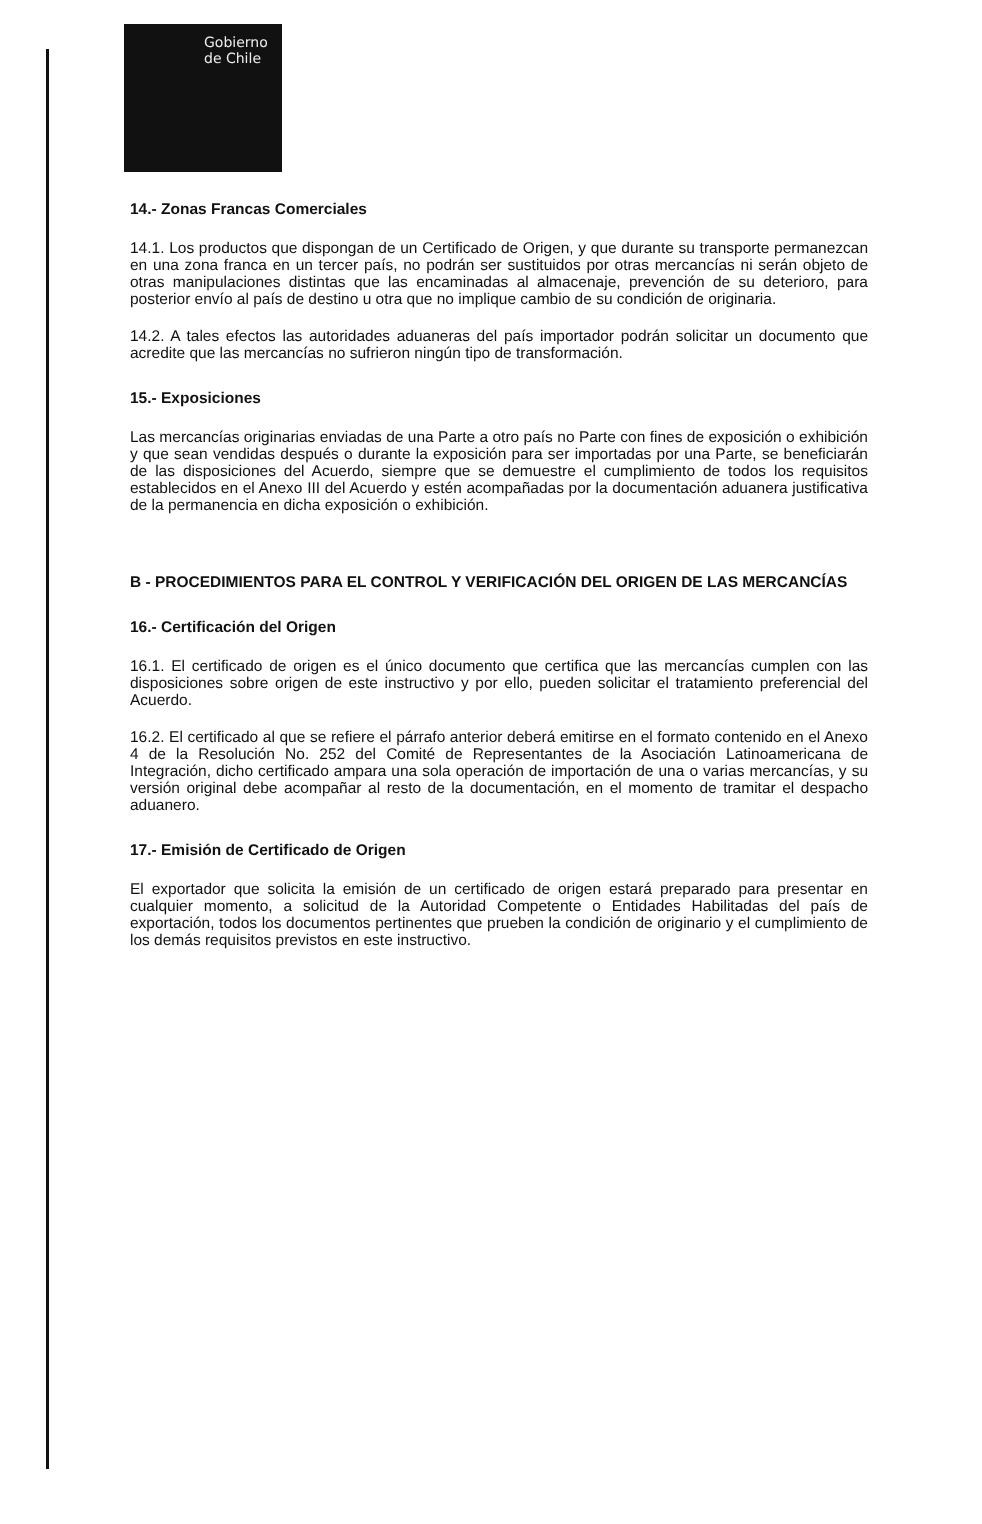Gobierno
de Chile
14.- Zonas Francas Comerciales
14.1. Los productos que dispongan de un Certificado de Origen, y que durante su transporte permanezcan en una zona franca en un tercer país, no podrán ser sustituidos por otras mercancías ni serán objeto de otras manipulaciones distintas que las encaminadas al almacenaje, prevención de su deterioro, para posterior envío al país de destino u otra que no implique cambio de su condición de originaria.
14.2. A tales efectos las autoridades aduaneras del país importador podrán solicitar un documento que acredite que las mercancías no sufrieron ningún tipo de transformación.
15.- Exposiciones
Las mercancías originarias enviadas de una Parte a otro país no Parte con fines de exposición o exhibición y que sean vendidas después o durante la exposición para ser importadas por una Parte, se beneficiarán de las disposiciones del Acuerdo, siempre que se demuestre el cumplimiento de todos los requisitos establecidos en el Anexo III del Acuerdo y estén acompañadas por la documentación aduanera justificativa de la permanencia en dicha exposición o exhibición.
B - PROCEDIMIENTOS PARA EL CONTROL Y VERIFICACIÓN DEL ORIGEN DE LAS MERCANCÍAS
16.- Certificación del Origen
16.1. El certificado de origen es el único documento que certifica que las mercancías cumplen con las disposiciones sobre origen de este instructivo y por ello, pueden solicitar el tratamiento preferencial del Acuerdo.
16.2. El certificado al que se refiere el párrafo anterior deberá emitirse en el formato contenido en el Anexo 4 de la Resolución No. 252 del Comité de Representantes de la Asociación Latinoamericana de Integración, dicho certificado ampara una sola operación de importación de una o varias mercancías, y su versión original debe acompañar al resto de la documentación, en el momento de tramitar el despacho aduanero.
17.- Emisión de Certificado de Origen
El exportador que solicita la emisión de un certificado de origen estará preparado para presentar en cualquier momento, a solicitud de la Autoridad Competente o Entidades Habilitadas del país de exportación, todos los documentos pertinentes que prueben la condición de originario y el cumplimiento de los demás requisitos previstos en este instructivo.